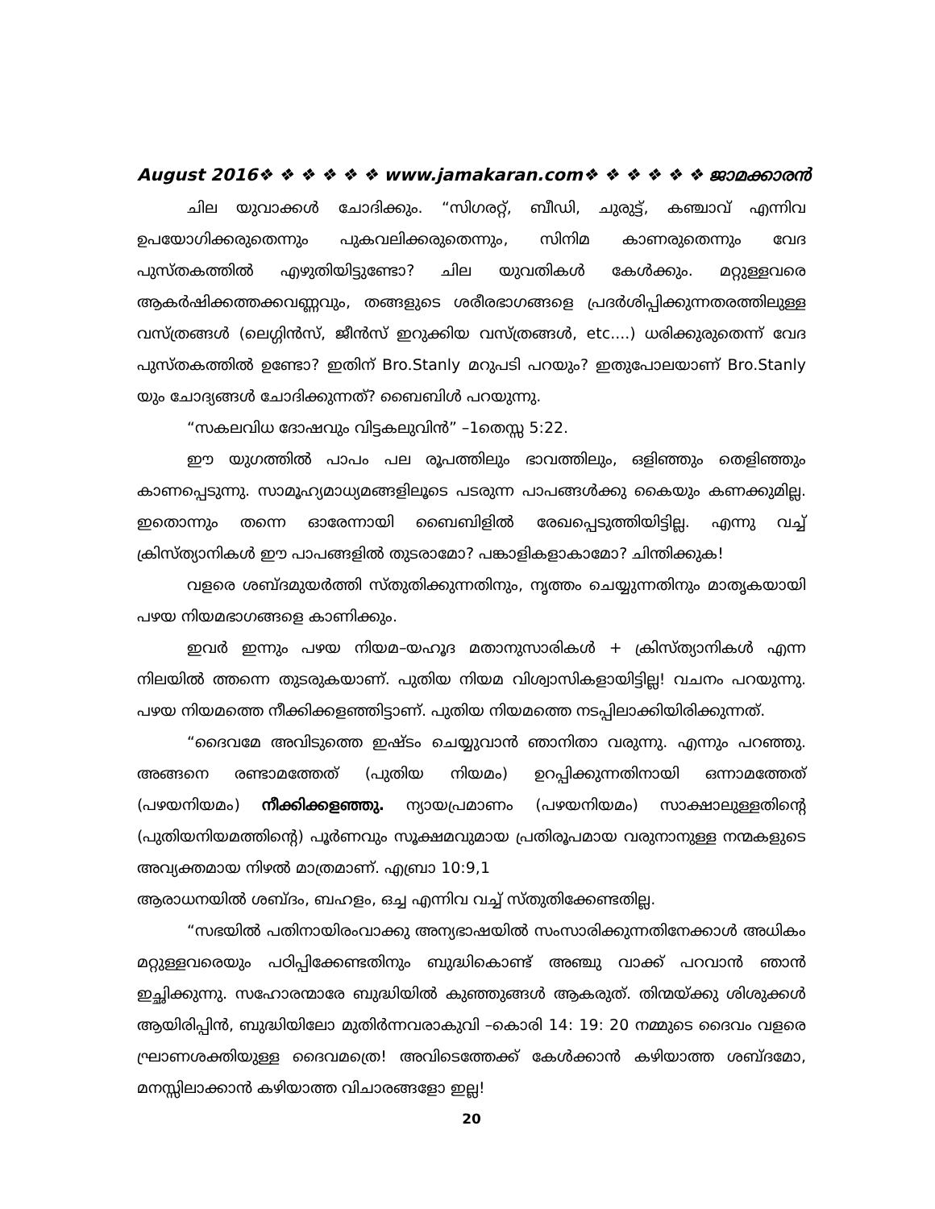August 2016❖ ❖ ❖ ❖ ❖ ❖ www.jamakaran.com❖ ❖ ❖ ❖ ❖ ❖ ജാമക്കാരൻ
ചില യുവാക്കൾ ചോദിക്കും. “സിഗരറ്റ്, ബീഡി, ചുരുട്ട്, കഞ്ചാവ് എന്നിവ ഉപയോഗിക്കരുതെന്നും പുകവലിക്കരുതെന്നും, സിനിമ കാണരുതെന്നും വേദ പുസ്തകത്തിൽ എഴുതിയിട്ടുണ്ടോ? ചില യുവതികൾ കേൾക്കും. മറ്റുള്ളവരെ ആകർഷിക്കത്തക്കവണ്ണവും, തങ്ങളുടെ ശരീരഭാഗങ്ങളെ പ്രദർശിപ്പിക്കുന്നതരത്തിലുള്ള വസ്ത്രങ്ങൾ (ലെഗ്ഗിൻസ്, ജീൻസ് ഇറുക്കിയ വസ്ത്രങ്ങൾ, etc....) ധരിക്കുരുതെന്ന് വേദ പുസ്തകത്തിൽ ഉണ്ടോ? ഇതിന് Bro.Stanly മറുപടി പറയും? ഇതുപോലയാണ് Bro.Stanly യും ചോദ്യങ്ങൾ ചോദിക്കുന്നത്? ബൈബിൾ പറയുന്നു.
“സകലവിധ ദോഷവും വിട്ടകലുവിൻ” –1തെസ്സ 5:22.
ഈ യുഗത്തിൽ പാപം പല രൂപത്തിലും ഭാവത്തിലും, ഒളിഞ്ഞും തെളിഞ്ഞും കാണപ്പെടുന്നു. സാമൂഹ്യമാധ്യമങ്ങളിലൂടെ പടരുന്ന പാപങ്ങൾക്കു കൈയും കണക്കുമില്ല. ഇതൊന്നും തന്നെ ഓരേന്നായി ബൈബിളിൽ രേഖപ്പെടുത്തിയിട്ടില്ല. എന്നു വച്ച് ക്രിസ്ത്യാനികൾ ഈ പാപങ്ങളിൽ തുടരാമോ? പങ്കാളികളാകാമോ? ചിന്തിക്കുക!
വളരെ ശബ്ദമുയർത്തി സ്തുതിക്കുന്നതിനും, നൃത്തം ചെയ്യുന്നതിനും മാതൃകയായി പഴയ നിയമഭാഗങ്ങളെ കാണിക്കും.
ഇവർ ഇന്നും പഴയ നിയമ–യഹൂദ മതാനുസാരികൾ + ക്രിസ്ത്യാനികൾ എന്ന നിലയിൽ ത്തന്നെ തുടരുകയാണ്. പുതിയ നിയമ വിശ്വാസികളായിട്ടില്ല! വചനം പറയുന്നു. പഴയ നിയമത്തെ നീക്കിക്കളഞ്ഞിട്ടാണ്. പുതിയ നിയമത്തെ നടപ്പിലാക്കിയിരിക്കുന്നത്.
“ദൈവമേ അവിടുത്തെ ഇഷ്ടം ചെയ്യുവാൻ ഞാനിതാ വരുന്നു. എന്നും പറഞ്ഞു. അങ്ങനെ രണ്ടാമത്തേത് (പുതിയ നിയമം) ഉറപ്പിക്കുന്നതിനായി ഒന്നാമത്തേത് (പഴയനിയമം) നീക്കിക്കളഞ്ഞു. ന്യായപ്രമാണം (പഴയനിയമം) സാക്ഷാലുള്ളതിന്റെ (പുതിയനിയമത്തിന്റെ) പൂർണവും സൂക്ഷമവുമായ പ്രതിരൂപമായ വരുനാനുള്ള നന്മകളുടെ അവ്യക്തമായ നിഴൽ മാത്രമാണ്. എബ്രാ 10:9,1
ആരാധനയിൽ ശബ്ദം, ബഹളം, ഒച്ച എന്നിവ വച്ച് സ്തുതിക്കേണ്ടതില്ല.
“സഭയിൽ പതിനായിരംവാക്കു അന്യഭാഷയിൽ സംസാരിക്കുന്നതിനേക്കാൾ അധികം മറ്റുള്ളവരെയും പഠിപ്പിക്കേണ്ടതിനും ബുദ്ധികൊണ്ട് അഞ്ചു വാക്ക് പറവാൻ ഞാൻ ഇച്ഛിക്കുന്നു. സഹോരന്മാരേ ബുദ്ധിയിൽ കുഞ്ഞുങ്ങൾ ആകരുത്. തിന്മയ്ക്കു ശിശുക്കൾ ആയിരിപ്പിൻ, ബുദ്ധിയിലോ മുതിർന്നവരാകുവി –കൊരി 14: 19: 20 നമ്മുടെ ദൈവം വളരെ ഘ്രാണശക്തിയുള്ള ദൈവമത്രെ! അവിടെത്തേക്ക് കേൾക്കാൻ കഴിയാത്ത ശബ്ദമോ, മനസ്സിലാക്കാൻ കഴിയാത്ത വിചാരങ്ങളോ ഇല്ല!
20